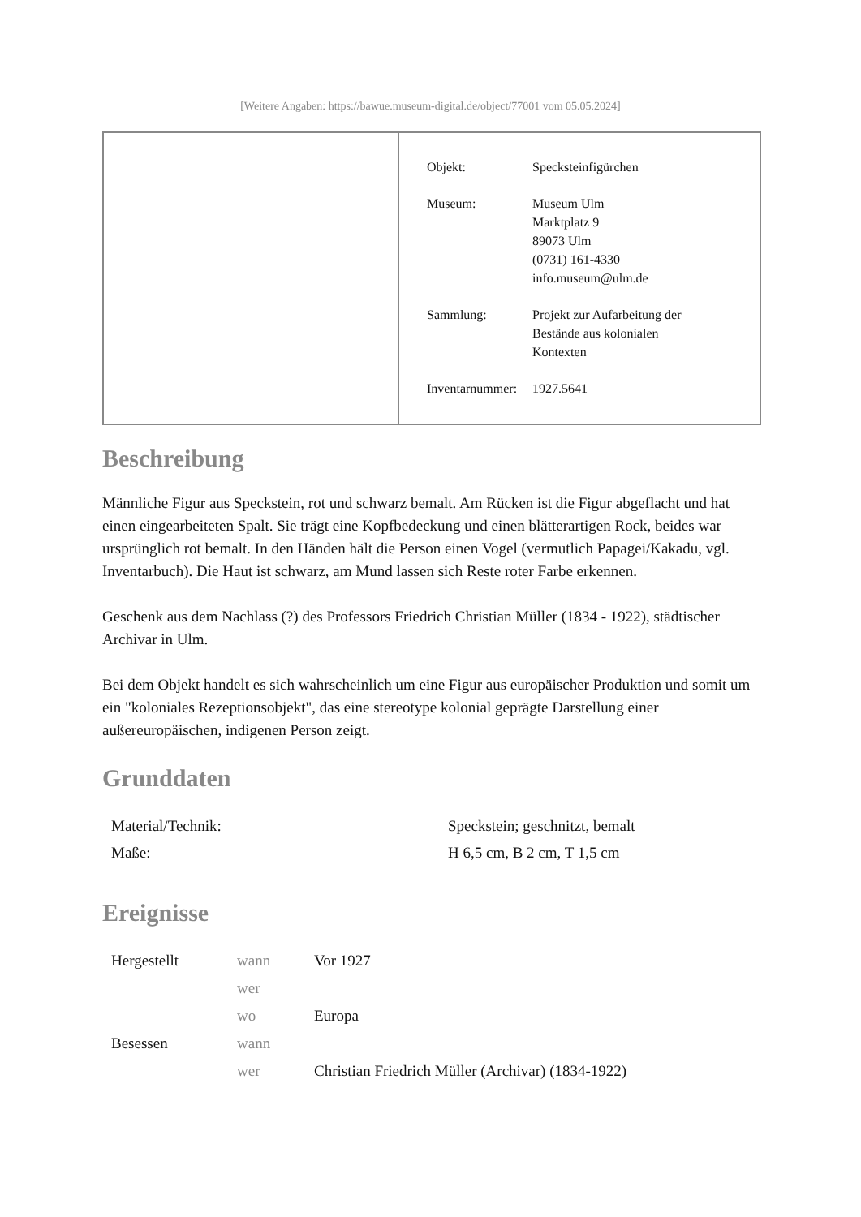[Weitere Angaben: https://bawue.museum-digital.de/object/77001 vom 05.05.2024]
| Objekt: | Specksteinfigürchen |
| Museum: | Museum Ulm Marktplatz 9 89073 Ulm (0731) 161-4330 info.museum@ulm.de |
| Sammlung: | Projekt zur Aufarbeitung der Bestände aus kolonialen Kontexten |
| Inventarnummer: | 1927.5641 |
Beschreibung
Männliche Figur aus Speckstein, rot und schwarz bemalt. Am Rücken ist die Figur abgeflacht und hat einen eingearbeiteten Spalt. Sie trägt eine Kopfbedeckung und einen blätterartigen Rock, beides war ursprünglich rot bemalt. In den Händen hält die Person einen Vogel (vermutlich Papagei/Kakadu, vgl. Inventarbuch). Die Haut ist schwarz, am Mund lassen sich Reste roter Farbe erkennen.
Geschenk aus dem Nachlass (?) des Professors Friedrich Christian Müller (1834 - 1922), städtischer Archivar in Ulm.
Bei dem Objekt handelt es sich wahrscheinlich um eine Figur aus europäischer Produktion und somit um ein "koloniales Rezeptionsobjekt", das eine stereotype kolonial geprägte Darstellung einer außereuropäischen, indigenen Person zeigt.
Grunddaten
| Material/Technik: | Speckstein; geschnitzt, bemalt |
| Maße: | H 6,5 cm, B 2 cm, T 1,5 cm |
Ereignisse
| Hergestellt | wann | Vor 1927 |
| | wer | |
| | wo | Europa |
| Besessen | wann | |
| | wer | Christian Friedrich Müller (Archivar) (1834-1922) |